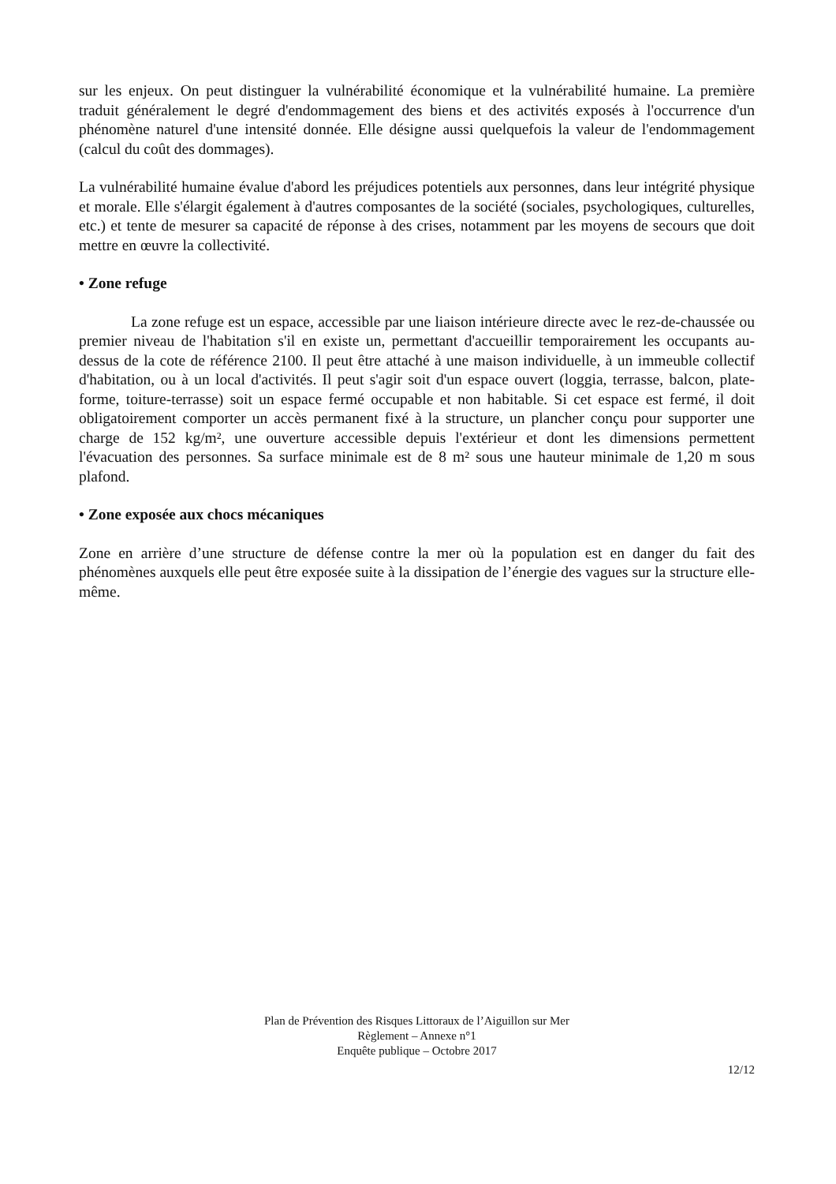sur les enjeux. On peut distinguer la vulnérabilité économique et la vulnérabilité humaine. La première traduit généralement le degré d'endommagement des biens et des activités exposés à l'occurrence d'un phénomène naturel d'une intensité donnée. Elle désigne aussi quelquefois la valeur de l'endommagement (calcul du coût des dommages).
La vulnérabilité humaine évalue d'abord les préjudices potentiels aux personnes, dans leur intégrité physique et morale. Elle s'élargit également à d'autres composantes de la société (sociales, psychologiques, culturelles, etc.) et tente de mesurer sa capacité de réponse à des crises, notamment par les moyens de secours que doit mettre en œuvre la collectivité.
• Zone refuge
La zone refuge est un espace, accessible par une liaison intérieure directe avec le rez-de-chaussée ou premier niveau de l'habitation s'il en existe un, permettant d'accueillir temporairement les occupants au-dessus de la cote de référence 2100. Il peut être attaché à une maison individuelle, à un immeuble collectif d'habitation, ou à un local d'activités. Il peut s'agir soit d'un espace ouvert (loggia, terrasse, balcon, plate-forme, toiture-terrasse) soit un espace fermé occupable et non habitable. Si cet espace est fermé, il doit obligatoirement comporter un accès permanent fixé à la structure, un plancher conçu pour supporter une charge de 152 kg/m², une ouverture accessible depuis l'extérieur et dont les dimensions permettent l'évacuation des personnes. Sa surface minimale est de 8 m² sous une hauteur minimale de 1,20 m sous plafond.
• Zone exposée aux chocs mécaniques
Zone en arrière d’une structure de défense contre la mer où la population est en danger du fait des phénomènes auxquels elle peut être exposée suite à la dissipation de l’énergie des vagues sur la structure elle-même.
Plan de Prévention des Risques Littoraux de l’Aiguillon sur Mer
Règlement – Annexe n°1
Enquête publique – Octobre 2017
12/12